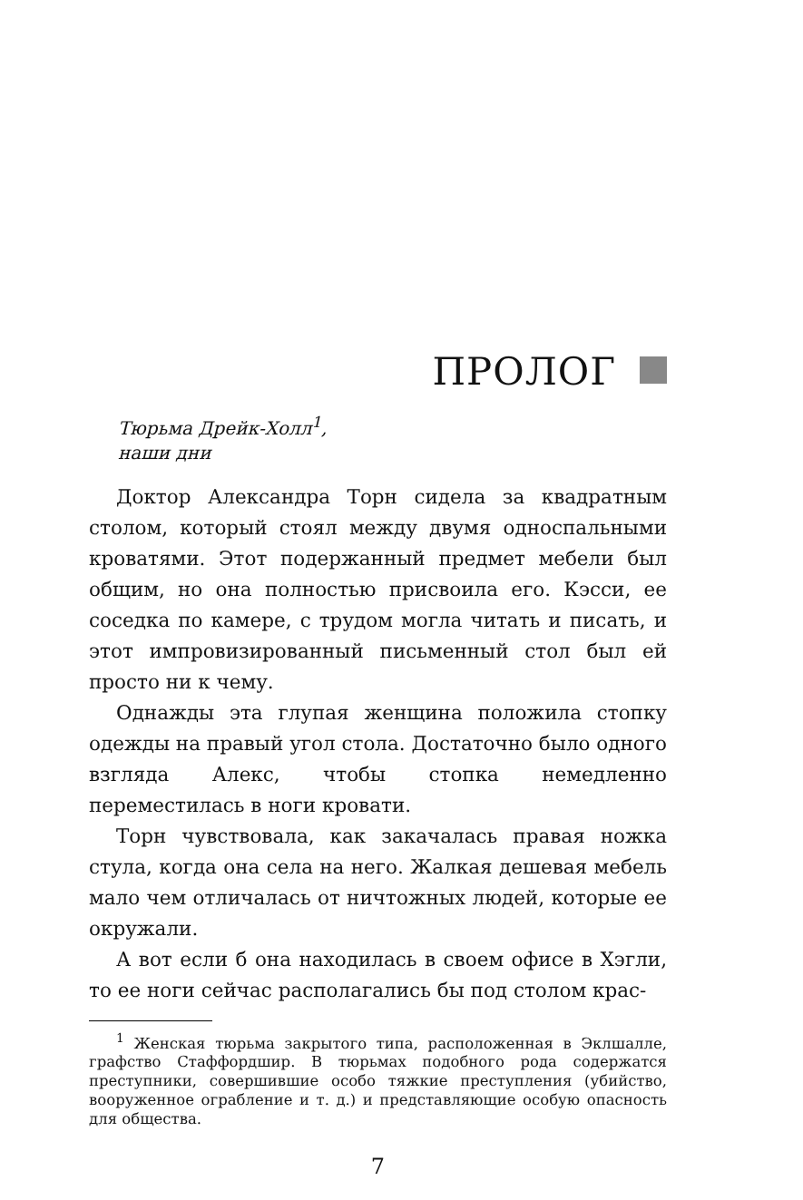ПРОЛОГ
Тюрьма Дрейк-Холл<sup>1</sup>,
наши дни
Доктор Александра Торн сидела за квадратным столом, который стоял между двумя односпальными кроватями. Этот подержанный предмет мебели был общим, но она полностью присвоила его. Кэсси, ее соседка по камере, с трудом могла читать и писать, и этот импровизированный письменный стол был ей просто ни к чему.
Однажды эта глупая женщина положила стопку одежды на правый угол стола. Достаточно было одного взгляда Алекс, чтобы стопка немедленно переместилась в ноги кровати.
Торн чувствовала, как закачалась правая ножка стула, когда она села на него. Жалкая дешевая мебель мало чем отличалась от ничтожных людей, которые ее окружали.
А вот если б она находилась в своем офисе в Хэгли, то ее ноги сейчас располагались бы под столом крас-
<sup>1</sup> Женская тюрьма закрытого типа, расположенная в Эклшалле, графство Стаффордшир. В тюрьмах подобного рода содержатся преступники, совершившие особо тяжкие преступления (убийство, вооруженное ограбление и т. д.) и представляющие особую опасность для общества.
7